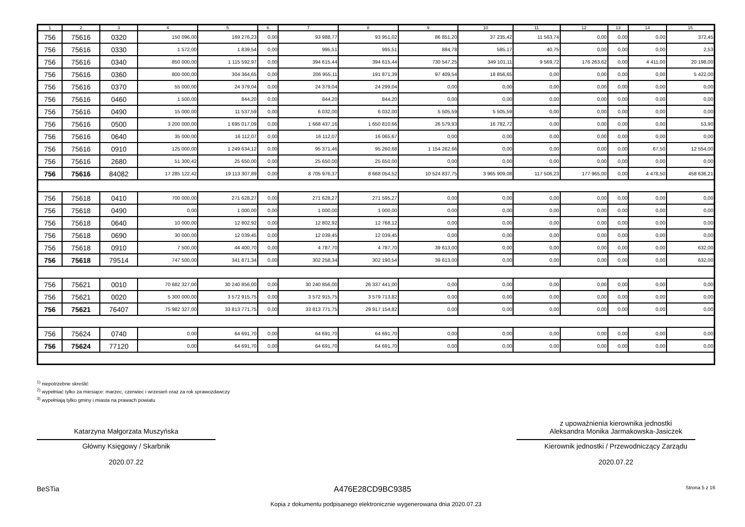| 1 | 2 | 3 | 4 | 5 | 6 | 7 | 8 | 9 | 10 | 11 | 12 | 13 | 14 | 15 |
| --- | --- | --- | --- | --- | --- | --- | --- | --- | --- | --- | --- | --- | --- | --- |
| 756 | 75616 | 0320 | 150 096,00 | 169 276,23 | 0,00 | 93 988,77 | 93 951,02 | 86 851,20 | 37 235,42 | 11 563,74 | 0,00 | 0,00 | 0,00 | 372,45 |
| 756 | 75616 | 0330 | 1 572,00 | 1 839,54 | 0,00 | 995,51 | 995,51 | 884,78 | 585,17 | 40,75 | 0,00 | 0,00 | 0,00 | 2,53 |
| 756 | 75616 | 0340 | 850 000,00 | 1 115 592,97 | 0,00 | 394 615,44 | 394 615,44 | 730 547,25 | 349 101,11 | 9 569,72 | 176 263,62 | 0,00 | 4 411,00 | 20 198,00 |
| 756 | 75616 | 0360 | 800 000,00 | 304 364,65 | 0,00 | 206 955,11 | 191 871,39 | 97 409,54 | 18 856,65 | 0,00 | 0,00 | 0,00 | 0,00 | 5 422,00 |
| 756 | 75616 | 0370 | 55 000,00 | 24 379,04 | 0,00 | 24 379,04 | 24 299,04 | 0,00 | 0,00 | 0,00 | 0,00 | 0,00 | 0,00 | 0,00 |
| 756 | 75616 | 0460 | 1 500,00 | 844,20 | 0,00 | 844,20 | 844,20 | 0,00 | 0,00 | 0,00 | 0,00 | 0,00 | 0,00 | 0,00 |
| 756 | 75616 | 0490 | 15 000,00 | 11 537,59 | 0,00 | 6 032,00 | 6 032,00 | 5 505,59 | 5 505,59 | 0,00 | 0,00 | 0,00 | 0,00 | 0,00 |
| 756 | 75616 | 0500 | 3 200 000,00 | 1 695 017,09 | 0,00 | 1 668 437,16 | 1 650 810,66 | 26 579,93 | 16 782,72 | 0,00 | 0,00 | 0,00 | 0,00 | 53,90 |
| 756 | 75616 | 0640 | 35 000,00 | 16 112,07 | 0,00 | 16 112,07 | 16 065,67 | 0,00 | 0,00 | 0,00 | 0,00 | 0,00 | 0,00 | 0,00 |
| 756 | 75616 | 0910 | 125 000,00 | 1 249 634,12 | 0,00 | 95 371,46 | 95 260,68 | 1 154 262,66 | 0,00 | 0,00 | 0,00 | 0,00 | 67,50 | 12 554,00 |
| 756 | 75616 | 2680 | 51 300,42 | 25 650,00 | 0,00 | 25 650,00 | 25 650,00 | 0,00 | 0,00 | 0,00 | 0,00 | 0,00 | 0,00 | 0,00 |
| 756 | 75616 | 84082 | 17 285 122,42 | 19 113 307,89 | 0,00 | 8 705 976,37 | 8 668 054,52 | 10 524 837,75 | 3 965 909,08 | 117 506,23 | 177 965,00 | 0,00 | 4 478,50 | 458 636,21 |
| 756 | 75618 | 0410 | 700 000,00 | 271 628,27 | 0,00 | 271 628,27 | 271 595,27 | 0,00 | 0,00 | 0,00 | 0,00 | 0,00 | 0,00 | 0,00 |
| 756 | 75618 | 0490 | 0,00 | 1 000,00 | 0,00 | 1 000,00 | 1 000,00 | 0,00 | 0,00 | 0,00 | 0,00 | 0,00 | 0,00 | 0,00 |
| 756 | 75618 | 0640 | 10 000,00 | 12 802,92 | 0,00 | 12 802,92 | 12 768,12 | 0,00 | 0,00 | 0,00 | 0,00 | 0,00 | 0,00 | 0,00 |
| 756 | 75618 | 0690 | 30 000,00 | 12 039,45 | 0,00 | 12 039,45 | 12 039,45 | 0,00 | 0,00 | 0,00 | 0,00 | 0,00 | 0,00 | 0,00 |
| 756 | 75618 | 0910 | 7 500,00 | 44 400,70 | 0,00 | 4 787,70 | 4 787,70 | 39 613,00 | 0,00 | 0,00 | 0,00 | 0,00 | 0,00 | 632,00 |
| 756 | 75618 | 79514 | 747 500,00 | 341 871,34 | 0,00 | 302 258,34 | 302 190,54 | 39 613,00 | 0,00 | 0,00 | 0,00 | 0,00 | 0,00 | 632,00 |
| 756 | 75621 | 0010 | 70 682 327,00 | 30 240 856,00 | 0,00 | 30 240 856,00 | 26 337 441,00 | 0,00 | 0,00 | 0,00 | 0,00 | 0,00 | 0,00 | 0,00 |
| 756 | 75621 | 0020 | 5 300 000,00 | 3 572 915,75 | 0,00 | 3 572 915,75 | 3 579 713,82 | 0,00 | 0,00 | 0,00 | 0,00 | 0,00 | 0,00 | 0,00 |
| 756 | 75621 | 76407 | 75 982 327,00 | 33 813 771,75 | 0,00 | 33 813 771,75 | 29 917 154,82 | 0,00 | 0,00 | 0,00 | 0,00 | 0,00 | 0,00 | 0,00 |
| 756 | 75624 | 0740 | 0,00 | 64 691,70 | 0,00 | 64 691,70 | 64 691,70 | 0,00 | 0,00 | 0,00 | 0,00 | 0,00 | 0,00 | 0,00 |
| 756 | 75624 | 77120 | 0,00 | 64 691,70 | 0,00 | 64 691,70 | 64 691,70 | 0,00 | 0,00 | 0,00 | 0,00 | 0,00 | 0,00 | 0,00 |
<sup>1)</sup> niepotrzebne skreślić
<sup>2)</sup> wypełniać tylko za miesiące: marzec, czerwiec i wrzesień oraz za rok sprawozdawczy
<sup>3)</sup> wypełniają tylko gminy i miasta na prawach powiatu
Katarzyna Małgorzata Muszyńska
Główny Księgowy / Skarbnik
2020.07.22
z upoważnienia kierownika jednostki
Aleksandra Monika Jarmakowska-Jasiczek
Kierownik jednostki / Przewodniczący Zarządu
2020.07.22
BeSTia A476E28CD9BC9385 Strona 5 z 16
Kopia z dokumentu podpisanego elektronicznie wygenerowana dnia 2020.07.23